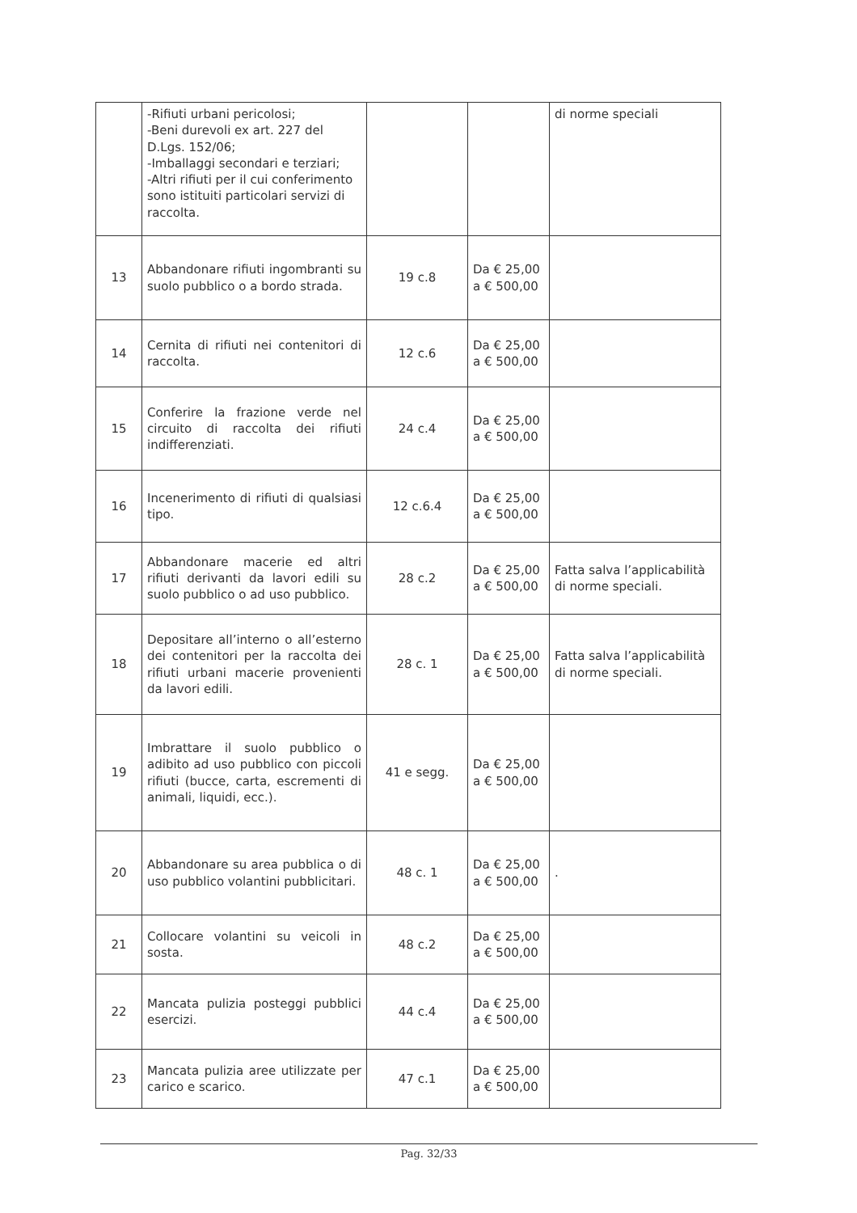| | -Rifiuti urbani pericolosi; -Beni durevoli ex art. 227 del D.Lgs. 152/06; -Imballaggi secondari e terziari; -Altri rifiuti per il cui conferimento sono istituiti particolari servizi di raccolta. | | | di norme speciali |
| 13 | Abbandonare rifiuti ingombranti su suolo pubblico o a bordo strada. | 19 c.8 | Da € 25,00 a € 500,00 | |
| 14 | Cernita di rifiuti nei contenitori di raccolta. | 12 c.6 | Da € 25,00 a € 500,00 | |
| 15 | Conferire la frazione verde nel circuito di raccolta dei rifiuti indifferenziati. | 24 c.4 | Da € 25,00 a € 500,00 | |
| 16 | Incenerimento di rifiuti di qualsiasi tipo. | 12 c.6.4 | Da € 25,00 a € 500,00 | |
| 17 | Abbandonare macerie ed altri rifiuti derivanti da lavori edili su suolo pubblico o ad uso pubblico. | 28 c.2 | Da € 25,00 a € 500,00 | Fatta salva l’applicabilità di norme speciali. |
| 18 | Depositare all’interno o all’esterno dei contenitori per la raccolta dei rifiuti urbani macerie provenienti da lavori edili. | 28 c. 1 | Da € 25,00 a € 500,00 | Fatta salva l’applicabilità di norme speciali. |
| 19 | Imbrattare il suolo pubblico o adibito ad uso pubblico con piccoli rifiuti (bucce, carta, escrementi di animali, liquidi, ecc.). | 41 e segg. | Da € 25,00 a € 500,00 | |
| 20 | Abbandonare su area pubblica o di uso pubblico volantini pubblicitari. | 48 c. 1 | Da € 25,00 a € 500,00 | . |
| 21 | Collocare volantini su veicoli in sosta. | 48 c.2 | Da € 25,00 a € 500,00 | |
| 22 | Mancata pulizia posteggi pubblici esercizi. | 44 c.4 | Da € 25,00 a € 500,00 | |
| 23 | Mancata pulizia aree utilizzate per carico e scarico. | 47 c.1 | Da € 25,00 a € 500,00 | |
Pag. 32/33